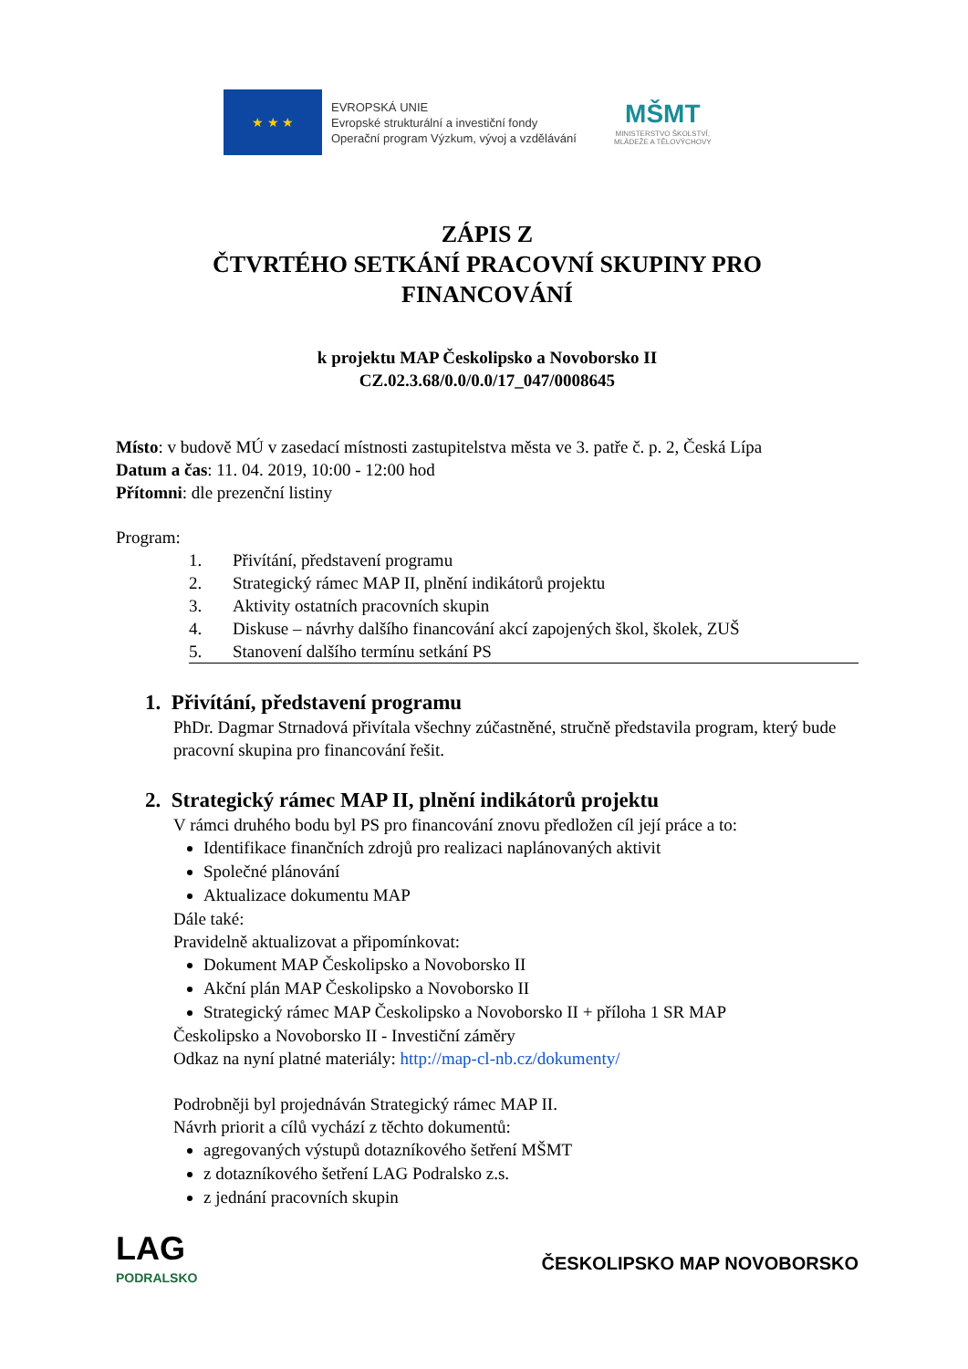★ ★ ★
EVROPSKÁ UNIE
Evropské strukturální a investiční fondy
Operační program Výzkum, vývoj a vzdělávání
MŠMT
MINISTERSTVO ŠKOLSTVÍ,
MLÁDEŽE A TĚLOVÝCHOVY
ZÁPIS Z
ČTVRTÉHO SETKÁNÍ PRACOVNÍ SKUPINY PRO
FINANCOVÁNÍ
k projektu MAP Českolipsko a Novoborsko II
CZ.02.3.68/0.0/0.0/17_047/0008645
Místo: v budově MÚ v zasedací místnosti zastupitelstva města ve 3. patře č. p. 2, Česká Lípa
Datum a čas: 11. 04. 2019, 10:00 - 12:00 hod
Přítomni: dle prezenční listiny
Program:
1. Přivítání, představení programu
2. Strategický rámec MAP II, plnění indikátorů projektu
3. Aktivity ostatních pracovních skupin
4. Diskuse – návrhy dalšího financování akcí zapojených škol, školek, ZUŠ
5. Stanovení dalšího termínu setkání PS
1. Přivítání, představení programu
PhDr. Dagmar Strnadová přivítala všechny zúčastněné, stručně představila program, který bude pracovní skupina pro financování řešit.
2. Strategický rámec MAP II, plnění indikátorů projektu
V rámci druhého bodu byl PS pro financování znovu předložen cíl její práce a to:
Identifikace finančních zdrojů pro realizaci naplánovaných aktivit
Společné plánování
Aktualizace dokumentu MAP
Dále také:
Pravidelně aktualizovat a připomínkovat:
Dokument MAP Českolipsko a Novoborsko II
Akční plán MAP Českolipsko a Novoborsko II
Strategický rámec MAP Českolipsko a Novoborsko II + příloha 1 SR MAP
Českolipsko a Novoborsko II - Investiční záměry
Odkaz na nyní platné materiály: http://map-cl-nb.cz/dokumenty/
Podrobněji byl projednáván Strategický rámec MAP II.
Návrh priorit a cílů vychází z těchto dokumentů:
agregovaných výstupů dotazníkového šetření MŠMT
z dotazníkového šetření LAG Podralsko z.s.
z jednání pracovních skupin
LAG
PODRALSKO
ČESKOLIPSKO MAP NOVOBORSKO